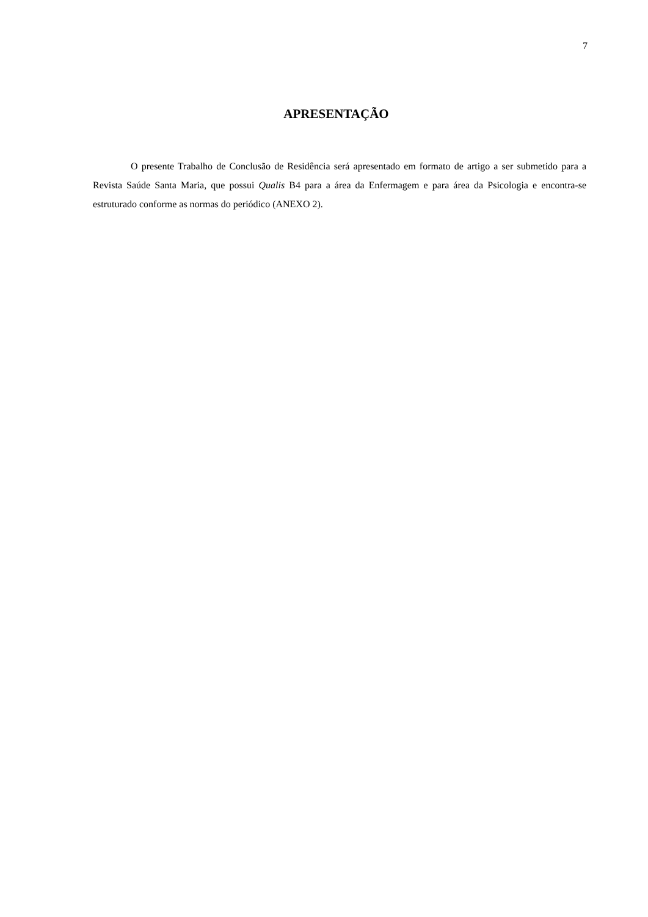7
APRESENTAÇÃO
O presente Trabalho de Conclusão de Residência será apresentado em formato de artigo a ser submetido para a Revista Saúde Santa Maria, que possui Qualis B4 para a área da Enfermagem e para área da Psicologia e encontra-se estruturado conforme as normas do periódico (ANEXO 2).